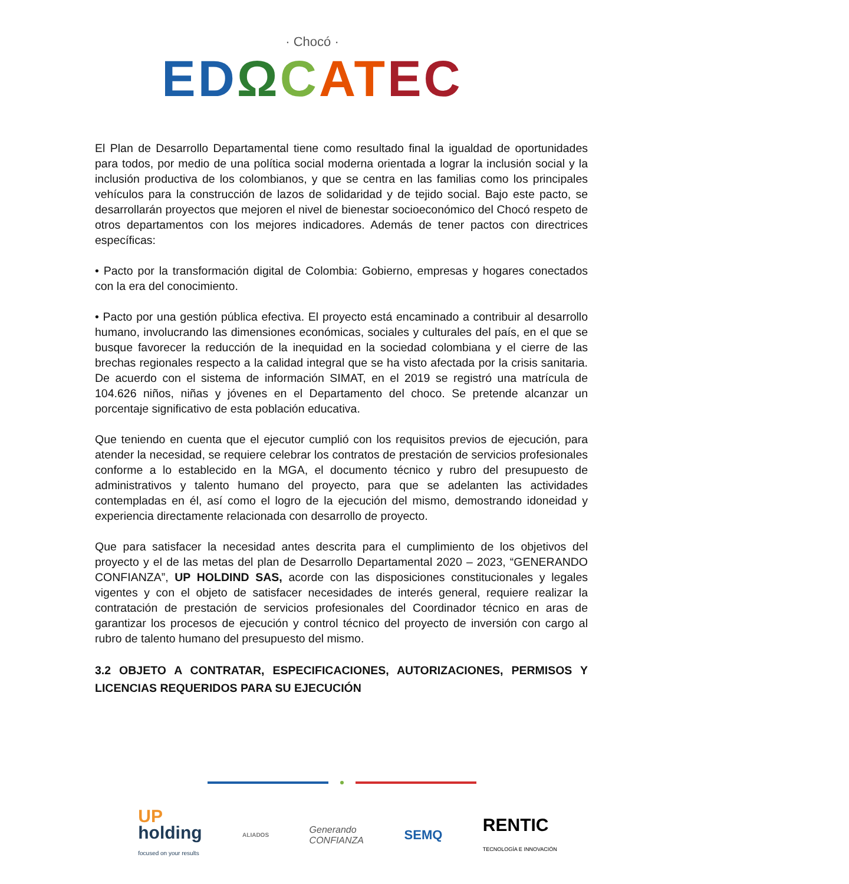· Chocó ·
ED ΩCAT EC
El Plan de Desarrollo Departamental tiene como resultado final la igualdad de oportunidades para todos, por medio de una política social moderna orientada a lograr la inclusión social y la inclusión productiva de los colombianos, y que se centra en las familias como los principales vehículos para la construcción de lazos de solidaridad y de tejido social. Bajo este pacto, se desarrollarán proyectos que mejoren el nivel de bienestar socioeconómico del Chocó respeto de otros departamentos con los mejores indicadores. Además de tener pactos con directrices específicas:
• Pacto por la transformación digital de Colombia: Gobierno, empresas y hogares conectados con la era del conocimiento.
• Pacto por una gestión pública efectiva. El proyecto está encaminado a contribuir al desarrollo humano, involucrando las dimensiones económicas, sociales y culturales del país, en el que se busque favorecer la reducción de la inequidad en la sociedad colombiana y el cierre de las brechas regionales respecto a la calidad integral que se ha visto afectada por la crisis sanitaria. De acuerdo con el sistema de información SIMAT, en el 2019 se registró una matrícula de 104.626 niños, niñas y jóvenes en el Departamento del choco. Se pretende alcanzar un porcentaje significativo de esta población educativa.
Que teniendo en cuenta que el ejecutor cumplió con los requisitos previos de ejecución, para atender la necesidad, se requiere celebrar los contratos de prestación de servicios profesionales conforme a lo establecido en la MGA, el documento técnico y rubro del presupuesto de administrativos y talento humano del proyecto, para que se adelanten las actividades contempladas en él, así como el logro de la ejecución del mismo, demostrando idoneidad y experiencia directamente relacionada con desarrollo de proyecto.
Que para satisfacer la necesidad antes descrita para el cumplimiento de los objetivos del proyecto y el de las metas del plan de Desarrollo Departamental 2020 – 2023, “GENERANDO CONFIANZA”, UP HOLDIND SAS, acorde con las disposiciones constitucionales y legales vigentes y con el objeto de satisfacer necesidades de interés general, requiere realizar la contratación de prestación de servicios profesionales del Coordinador técnico en aras de garantizar los procesos de ejecución y control técnico del proyecto de inversión con cargo al rubro de talento humano del presupuesto del mismo.
3.2 OBJETO A CONTRATAR, ESPECIFICACIONES, AUTORIZACIONES, PERMISOS Y LICENCIAS REQUERIDOS PARA SU EJECUCIÓN
UP
holding
focused on your results
ALIADOS
Generando
CONFIANZA
SEMQ
RENTIC
TECNOLOGÍA E INNOVACIÓN